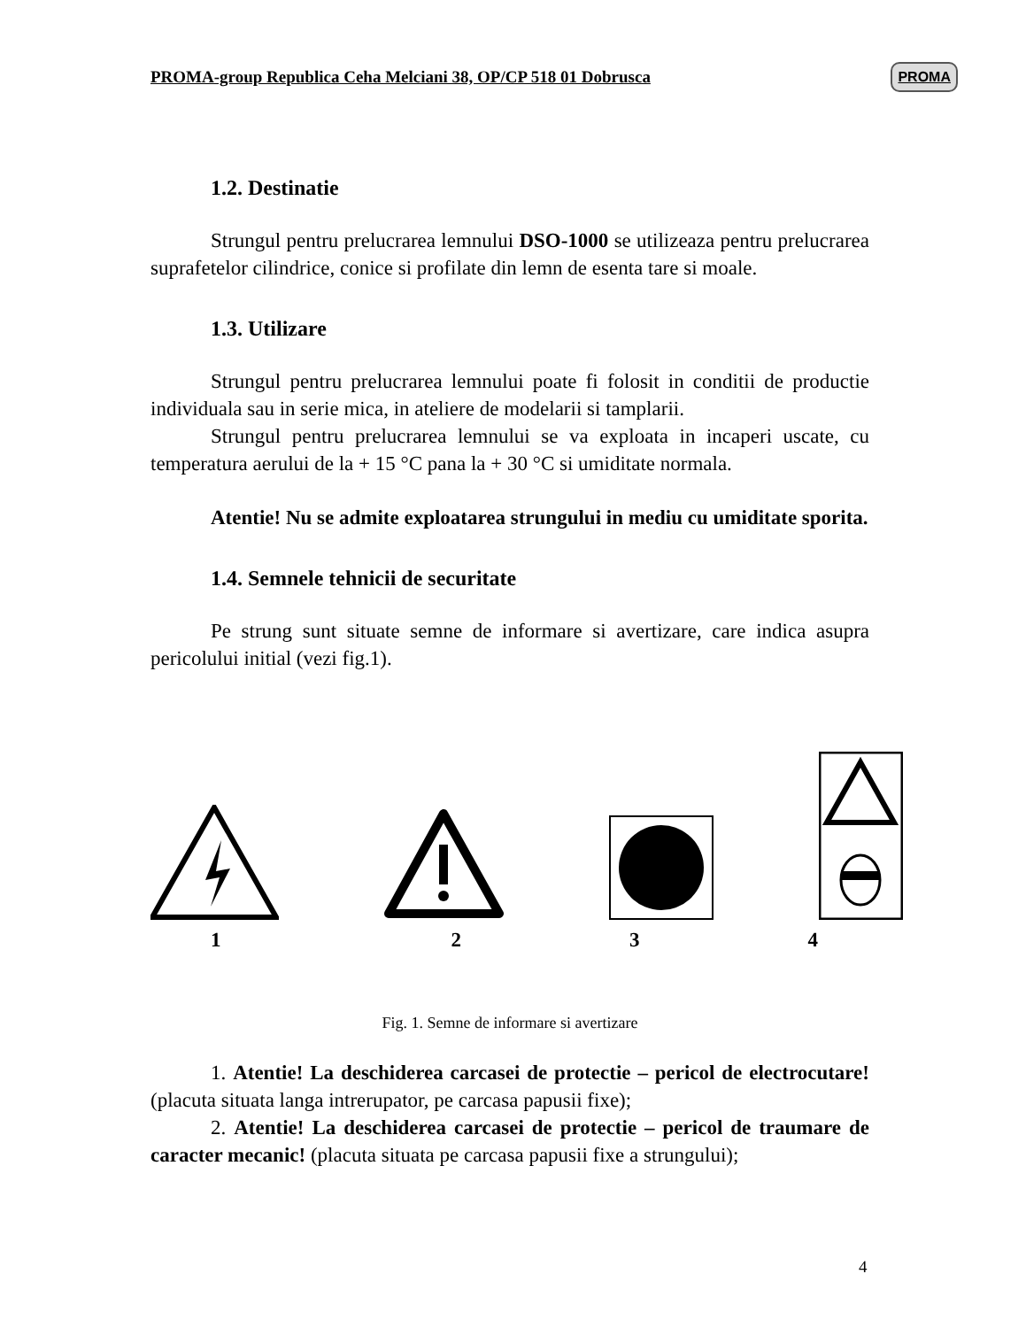PROMA-group Republica Ceha Melciani 38, OP/CP 518 01 Dobrusca PROMA
1.2. Destinatie
Strungul pentru prelucrarea lemnului DSO-1000 se utilizeaza pentru prelucrarea suprafetelor cilindrice, conice si profilate din lemn de esenta tare si moale.
1.3. Utilizare
Strungul pentru prelucrarea lemnului poate fi folosit in conditii de productie individuala sau in serie mica, in ateliere de modelarii si tamplarii.
Strungul pentru prelucrarea lemnului se va exploata in incaperi uscate, cu temperatura aerului de la + 15 °C pana la + 30 °C si umiditate normala.
Atentie! Nu se admite exploatarea strungului in mediu cu umiditate sporita.
1.4. Semnele tehnicii de securitate
Pe strung sunt situate semne de informare si avertizare, care indica asupra pericolului initial (vezi fig.1).
1234
Fig. 1. Semne de informare si avertizare
1. Atentie! La deschiderea carcasei de protectie – pericol de electrocutare! (placuta situata langa intrerupator, pe carcasa papusii fixe);
2. Atentie! La deschiderea carcasei de protectie – pericol de traumare de caracter mecanic! (placuta situata pe carcasa papusii fixe a strungului);
4